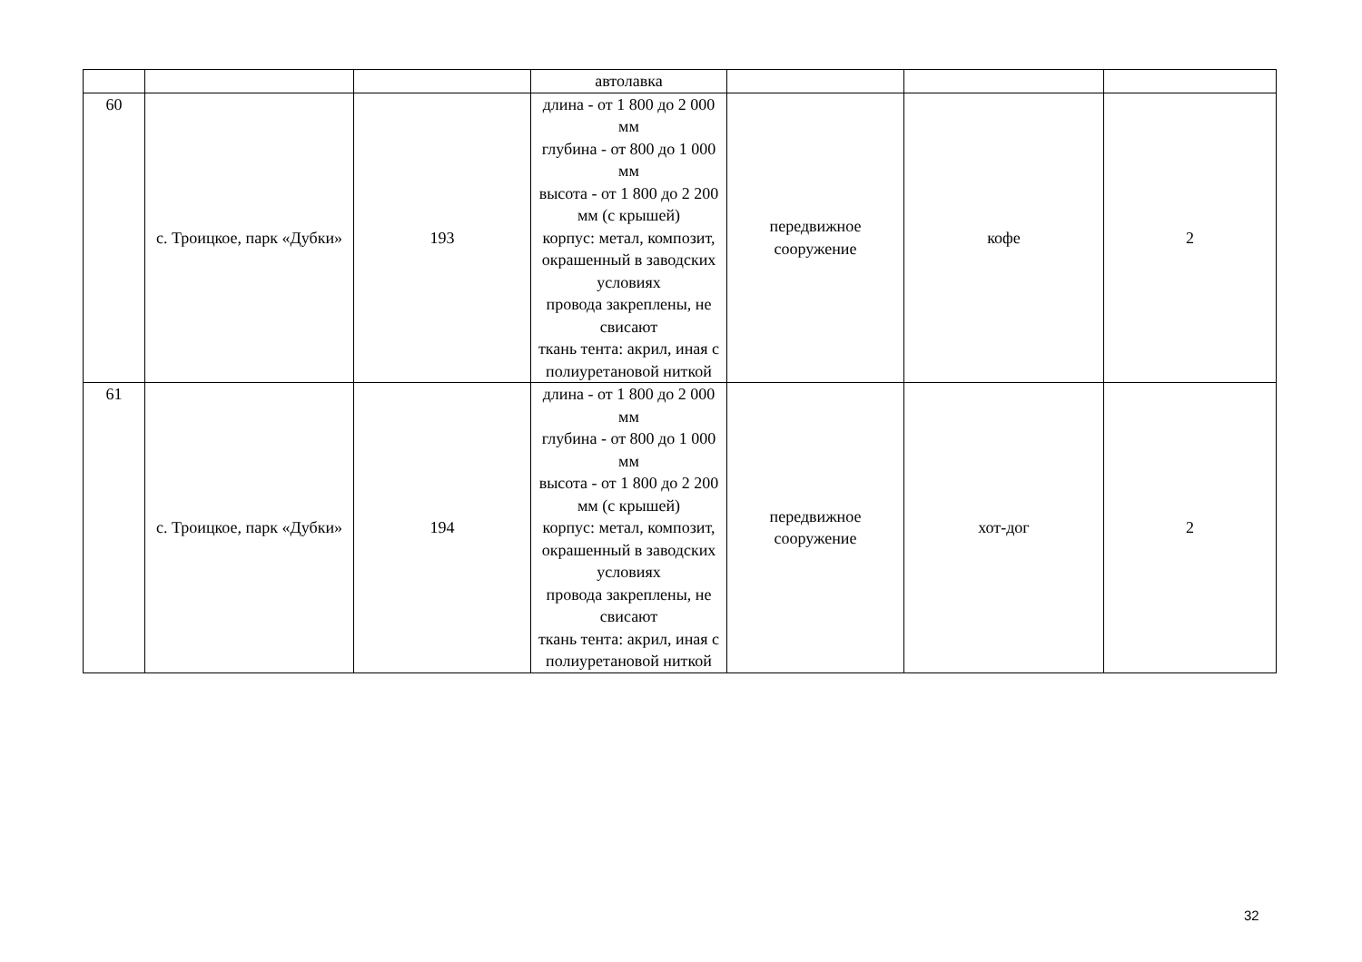| | | | автолавка | | | |
| 60 | с. Троицкое, парк «Дубки» | 193 | длина - от 1 800 до 2 000 мм глубина - от 800 до 1 000 мм высота - от 1 800 до 2 200 мм (с крышей) корпус: метал, композит, окрашенный в заводских условиях провода закреплены, не свисают ткань тента: акрил, иная с полиуретановой ниткой | передвижное сооружение | кофе | 2 |
| 61 | с. Троицкое, парк «Дубки» | 194 | длина - от 1 800 до 2 000 мм глубина - от 800 до 1 000 мм высота - от 1 800 до 2 200 мм (с крышей) корпус: метал, композит, окрашенный в заводских условиях провода закреплены, не свисают ткань тента: акрил, иная с полиуретановой ниткой | передвижное сооружение | хот-дог | 2 |
32